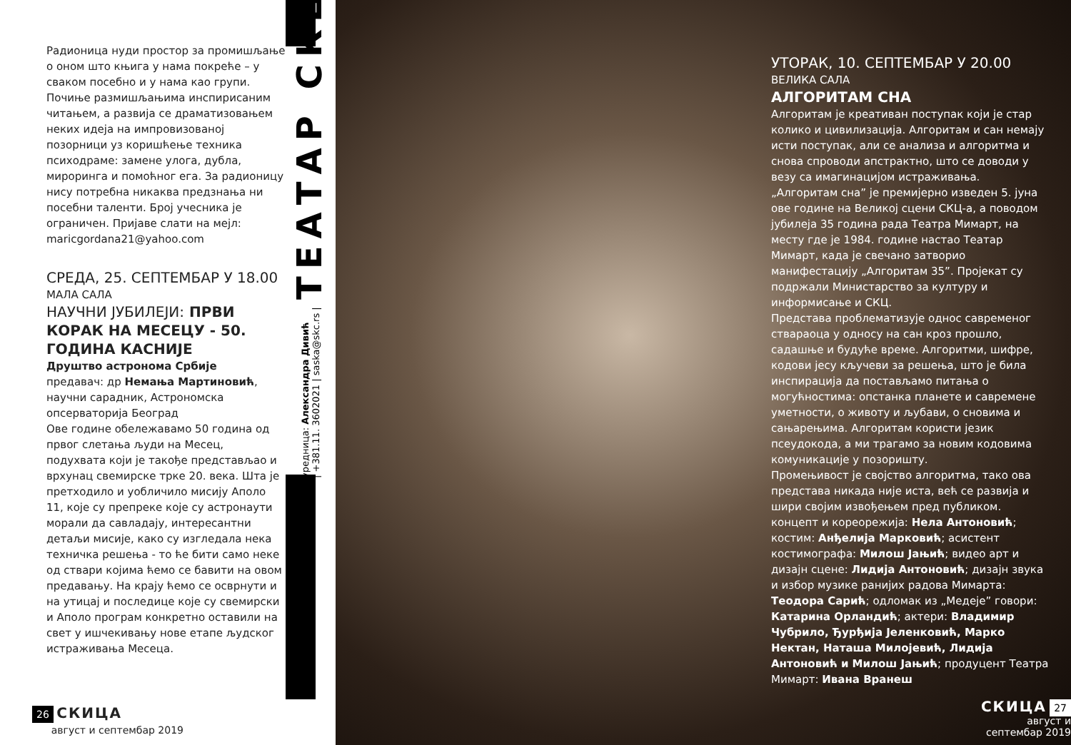Радионица нуди простор за промишљање о оном што књига у нама покреће – у сваком посебно и у нама као групи. Почиње размишљањима инспирисаним читањем, а развија се драматизовањем неких идеја на импровизованој позорници уз коришћење техника психодраме: замене улога, дубла, мироринга и помоћног ега. За радионицу нису потребна никаква предзнања ни посебни таленти. Број учесника је ограничен. Пријаве слати на мејл: maricgordana21@yahoo.com
СРЕДА, 25. СЕПТЕМБАР У 18.00
МАЛА САЛА
НАУЧНИ ЈУБИЛЕЈИ: ПРВИ КОРАК НА МЕСЕЦУ - 50. ГОДИНА КАСНИЈЕ
Друштво астронома Србије
предавач: др Немања Мартиновић, научни сарадник, Астрономска опсерваторија Београд
Ове године обележавамо 50 година од првог слетања људи на Месец, подухвата који је такође представљао и врхунац свемирске трке 20. века. Шта је претходило и уобличило мисију Аполо 11, које су препреке које су астронаути морали да савладају, интересантни детаљи мисије, како су изгледала нека техничка решења - то ће бити само неке од ствари којима ћемо се бавити на овом предавању. На крају ћемо се осврнути и на утицај и последице које су свемирски и Аполо програм конкретно оставили на свет у ишчекивању нове етапе људског истраживања Месеца.
26 СКИЦА
август и септембар 2019
ТЕАТАР СКЦ
уредница: Александра Дивић
| +381.11. 3602021 | saska@skc.rs |
УТОРАК, 10. СЕПТЕМБАР У 20.00
ВЕЛИКА САЛА
АЛГОРИТАМ СНА
Алгоритам је креативан поступак који је стар колико и цивилизација. Алгоритам и сан немају исти поступак, али се анализа и алгоритма и снова спроводи апстрактно, што се доводи у везу са имагинацијом истраживања.
„Алгоритам сна” је премијерно изведен 5. јуна ове године на Великој сцени СКЦ-а, а поводом јубилеја 35 година рада Театра Мимарт, на месту где је 1984. године настао Театар Мимарт, када је свечано затворио манифестацију „Алгоритам 35”. Пројекат су подржали Министарство за културу и информисање и СКЦ.
Представа проблематизује однос савременог ствараоца у односу на сан кроз прошло, садашње и будуће време. Алгоритми, шифре, кодови јесу кључеви за решења, што је била инспирација да постављамо питања о могућностима: опстанка планете и савремене уметности, о животу и љубави, о сновима и сањарењима. Алгоритам користи језик псеудокода, а ми трагамо за новим кодовима комуникације у позоришту.
Промењивост је својство алгоритма, тако ова представа никада није иста, већ се развија и шири својим извођењем пред публиком.
концепт и кореорежија: Нела Антоновић; костим: Анђелија Марковић; асистент костимографа: Милош Јањић; видео арт и дизајн сцене: Лидија Антоновић; дизајн звука и избор музике ранијих радова Мимарта: Теодора Сарић; одломак из „Медеје” говори: Катарина Орландић; актери: Владимир Чубрило, Ђурђија Јеленковић, Марко Нектан, Наташа Милојевић, Лидија Антоновић и Милош Јањић; продуцент Театра Мимарт: Ивана Вранеш
СКИЦА 27
август и септембар 2019